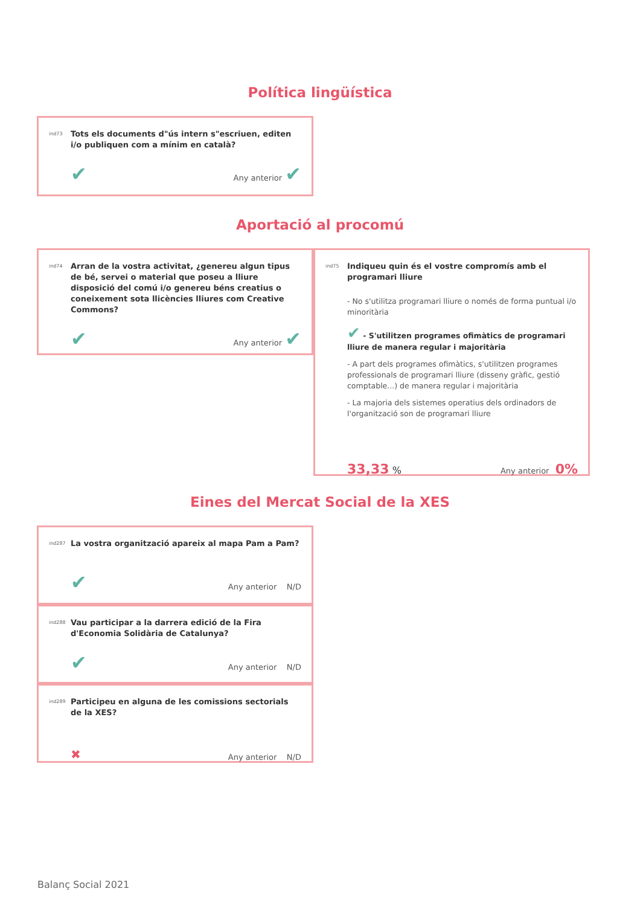Política lingüística
ind73
Tots els documents d"ús intern s"escriuen, editen i/o publiquen com a mínim en català?
✔ Any anterior ✔
Aportació al procomú
ind74
Arran de la vostra activitat, ¿genereu algun tipus de bé, servei o material que poseu a lliure disposició del comú i/o genereu béns creatius o coneixement sota llicències lliures com Creative Commons?
✔ Any anterior ✔
ind75
Indiqueu quin és el vostre compromís amb el programari lliure
- No s'utilitza programari lliure o només de forma puntual i/o minoritària
✔ - S'utilitzen programes ofimàtics de programari lliure de manera regular i majoritària
- A part dels programes ofimàtics, s'utilitzen programes professionals de programari lliure (disseny gràfic, gestió comptable...) de manera regular i majoritària
- La majoria dels sistemes operatius dels ordinadors de l'organització son de programari lliure
33,33 % Any anterior 0%
Eines del Mercat Social de la XES
ind287
La vostra organització apareix al mapa Pam a Pam?
✔ Any anterior N/D
ind288
Vau participar a la darrera edició de la Fira d'Economia Solidària de Catalunya?
✔ Any anterior N/D
ind289
Participeu en alguna de les comissions sectorials de la XES?
✖ Any anterior N/D
Balanç Social 2021